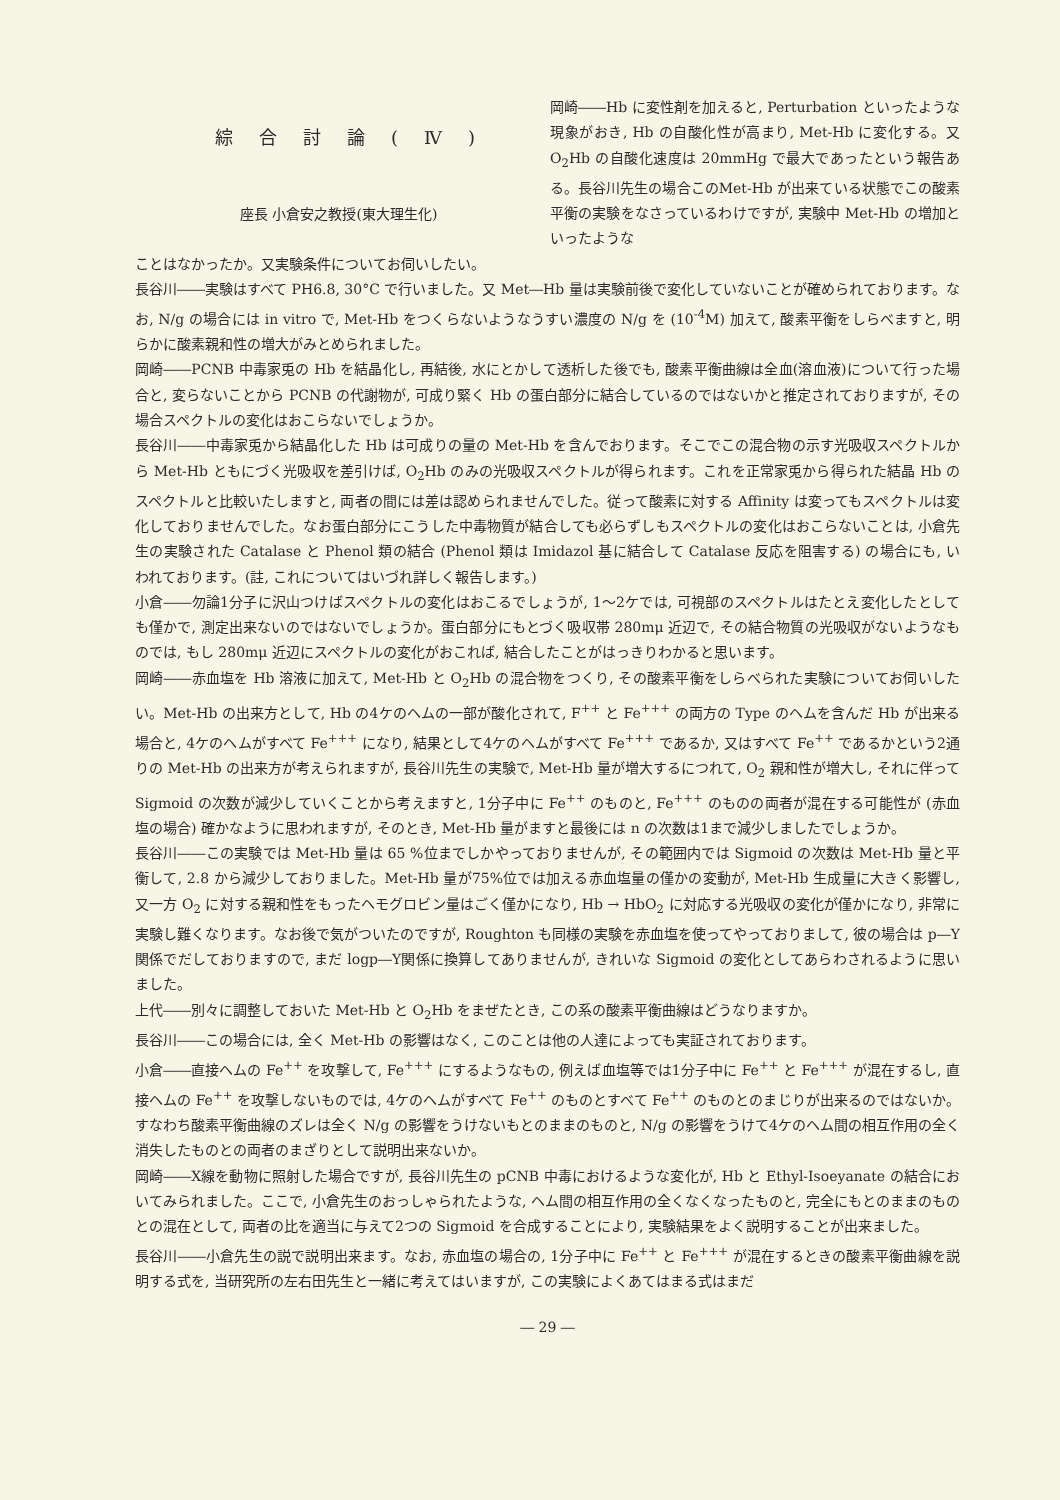綜合討論(Ⅳ)
座長 小倉安之教授(東大理生化)
岡崎――Hb に変性剤を加えると, Perturbation といったような現象がおき, Hb の自酸化性が高まり, Met-Hb に変化する。又 O<sub>2</sub>Hb の自酸化速度は 20mmHg で最大であったという報告ある。長谷川先生の場合このMet-Hb が出来ている状態でこの酸素平衡の実験をなさっているわけですが, 実験中 Met-Hb の増加といったような
ことはなかったか。又実験条件についてお伺いしたい。
長谷川――実験はすべて PH6.8, 30°C で行いました。又 Met―Hb 量は実験前後で変化していないことが確められております。なお, N/g の場合には in vitro で, Met-Hb をつくらないようなうすい濃度の N/g を (10<sup>-4</sup>M) 加えて, 酸素平衡をしらべますと, 明らかに酸素親和性の増大がみとめられました。
岡崎――PCNB 中毒家兎の Hb を結晶化し, 再結後, 水にとかして透析した後でも, 酸素平衡曲線は全血(溶血液)について行った場合と, 変らないことから PCNB の代謝物が, 可成り緊く Hb の蛋白部分に結合しているのではないかと推定されておりますが, その場合スペクトルの変化はおこらないでしょうか。
長谷川――中毒家兎から結晶化した Hb は可成りの量の Met-Hb を含んでおります。そこでこの混合物の示す光吸収スペクトルから Met-Hb ともにづく光吸収を差引けば, O<sub>2</sub>Hb のみの光吸収スペクトルが得られます。これを正常家兎から得られた結晶 Hb のスペクトルと比較いたしますと, 両者の間には差は認められませんでした。従って酸素に対する Affinity は変ってもスペクトルは変化しておりませんでした。なお蛋白部分にこうした中毒物質が結合しても必らずしもスペクトルの変化はおこらないことは, 小倉先生の実験された Catalase と Phenol 類の結合 (Phenol 類は Imidazol 基に結合して Catalase 反応を阻害する) の場合にも, いわれております。(註, これについてはいづれ詳しく報告します。)
小倉――勿論1分子に沢山つけばスペクトルの変化はおこるでしょうが, 1～2ケでは, 可視部のスペクトルはたとえ変化したとしても僅かで, 測定出来ないのではないでしょうか。蛋白部分にもとづく吸収帯 280mμ 近辺で, その結合物質の光吸収がないようなものでは, もし 280mμ 近辺にスペクトルの変化がおこれば, 結合したことがはっきりわかると思います。
岡崎――赤血塩を Hb 溶液に加えて, Met-Hb と O<sub>2</sub>Hb の混合物をつくり, その酸素平衡をしらべられた実験についてお伺いしたい。Met-Hb の出来方として, Hb の4ケのヘムの一部が酸化されて, F<sup>++</sup> と Fe<sup>+++</sup> の両方の Type のヘムを含んだ Hb が出来る場合と, 4ケのヘムがすべて Fe<sup>+++</sup> になり, 結果として4ケのヘムがすべて Fe<sup>+++</sup> であるか, 又はすべて Fe<sup>++</sup> であるかという2通りの Met-Hb の出来方が考えられますが, 長谷川先生の実験で, Met-Hb 量が増大するにつれて, O<sub>2</sub> 親和性が増大し, それに伴って Sigmoid の次数が減少していくことから考えますと, 1分子中に Fe<sup>++</sup> のものと, Fe<sup>+++</sup> のものの両者が混在する可能性が (赤血塩の場合) 確かなように思われますが, そのとき, Met-Hb 量がますと最後には n の次数は1まで減少しましたでしょうか。
長谷川――この実験では Met-Hb 量は 65 %位までしかやっておりませんが, その範囲内では Sigmoid の次数は Met-Hb 量と平衡して, 2.8 から減少しておりました。Met-Hb 量が75%位では加える赤血塩量の僅かの変動が, Met-Hb 生成量に大きく影響し, 又一方 O<sub>2</sub> に対する親和性をもったヘモグロビン量はごく僅かになり, Hb → HbO<sub>2</sub> に対応する光吸収の変化が僅かになり, 非常に実験し難くなります。なお後で気がついたのですが, Roughton も同様の実験を赤血塩を使ってやっておりまして, 彼の場合は p―Y関係でだしておりますので, まだ logp―Y関係に換算してありませんが, きれいな Sigmoid の変化としてあらわされるように思いました。
上代――別々に調整しておいた Met-Hb と O<sub>2</sub>Hb をまぜたとき, この系の酸素平衡曲線はどうなりますか。
長谷川――この場合には, 全く Met-Hb の影響はなく, このことは他の人達によっても実証されております。
小倉――直接ヘムの Fe<sup>++</sup> を攻撃して, Fe<sup>+++</sup> にするようなもの, 例えば血塩等では1分子中に Fe<sup>++</sup> と Fe<sup>+++</sup> が混在するし, 直接ヘムの Fe<sup>++</sup> を攻撃しないものでは, 4ケのヘムがすべて Fe<sup>++</sup> のものとすべて Fe<sup>++</sup> のものとのまじりが出来るのではないか。すなわち酸素平衡曲線のズレは全く N/g の影響をうけないもとのままのものと, N/g の影響をうけて4ケのヘム間の相互作用の全く消失したものとの両者のまざりとして説明出来ないか。
岡崎――X線を動物に照射した場合ですが, 長谷川先生の pCNB 中毒におけるような変化が, Hb と Ethyl-Isoeyanate の結合においてみられました。ここで, 小倉先生のおっしゃられたような, ヘム間の相互作用の全くなくなったものと, 完全にもとのままのものとの混在として, 両者の比を適当に与えて2つの Sigmoid を合成することにより, 実験結果をよく説明することが出来ました。
長谷川――小倉先生の説で説明出来ます。なお, 赤血塩の場合の, 1分子中に Fe<sup>++</sup> と Fe<sup>+++</sup> が混在するときの酸素平衡曲線を説明する式を, 当研究所の左右田先生と一緒に考えてはいますが, この実験によくあてはまる式はまだ
― 29 ―